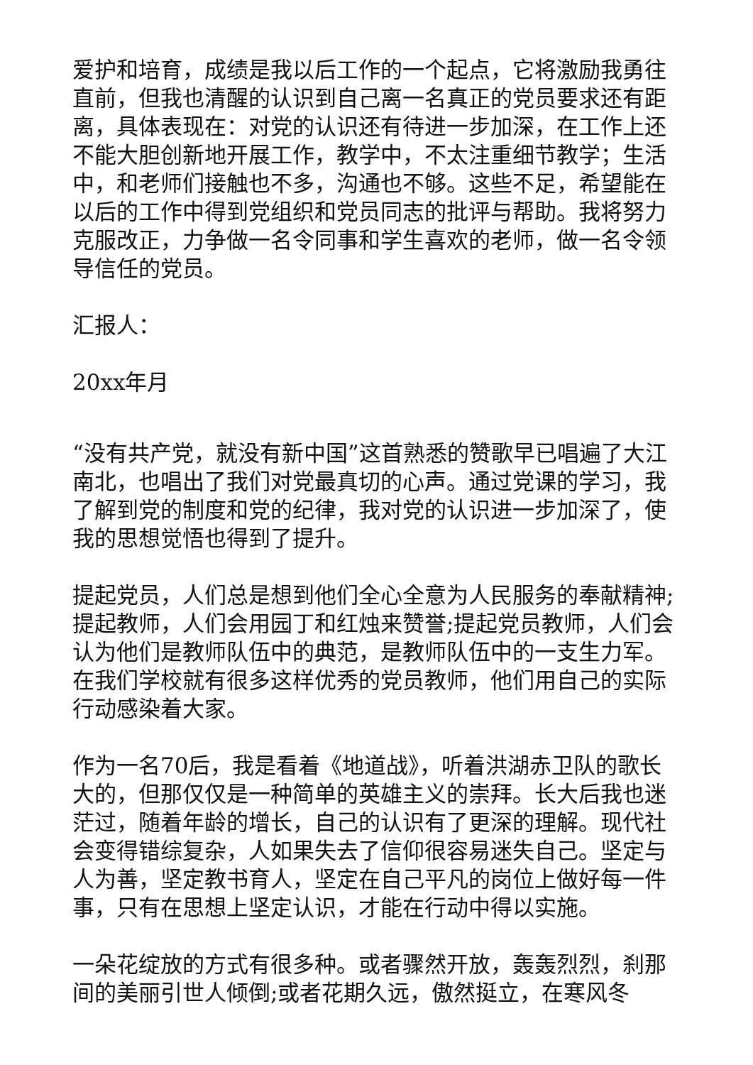爱护和培育，成绩是我以后工作的一个起点，它将激励我勇往直前，但我也清醒的认识到自己离一名真正的党员要求还有距离，具体表现在：对党的认识还有待进一步加深，在工作上还不能大胆创新地开展工作，教学中，不太注重细节教学；生活中，和老师们接触也不多，沟通也不够。这些不足，希望能在以后的工作中得到党组织和党员同志的批评与帮助。我将努力克服改正，力争做一名令同事和学生喜欢的老师，做一名令领导信任的党员。
汇报人：
20xx年月
“没有共产党，就没有新中国”这首熟悉的赞歌早已唱遍了大江南北，也唱出了我们对党最真切的心声。通过党课的学习，我了解到党的制度和党的纪律，我对党的认识进一步加深了，使我的思想觉悟也得到了提升。
提起党员，人们总是想到他们全心全意为人民服务的奉献精神;提起教师，人们会用园丁和红烛来赞誉;提起党员教师，人们会认为他们是教师队伍中的典范，是教师队伍中的一支生力军。在我们学校就有很多这样优秀的党员教师，他们用自己的实际行动感染着大家。
作为一名70后，我是看着《地道战》，听着洪湖赤卫队的歌长大的，但那仅仅是一种简单的英雄主义的崇拜。长大后我也迷茫过，随着年龄的增长，自己的认识有了更深的理解。现代社会变得错综复杂，人如果失去了信仰很容易迷失自己。坚定与人为善，坚定教书育人，坚定在自己平凡的岗位上做好每一件事，只有在思想上坚定认识，才能在行动中得以实施。
一朵花绽放的方式有很多种。或者骤然开放，轰轰烈烈，刹那间的美丽引世人倾倒;或者花期久远，傲然挺立，在寒风冬